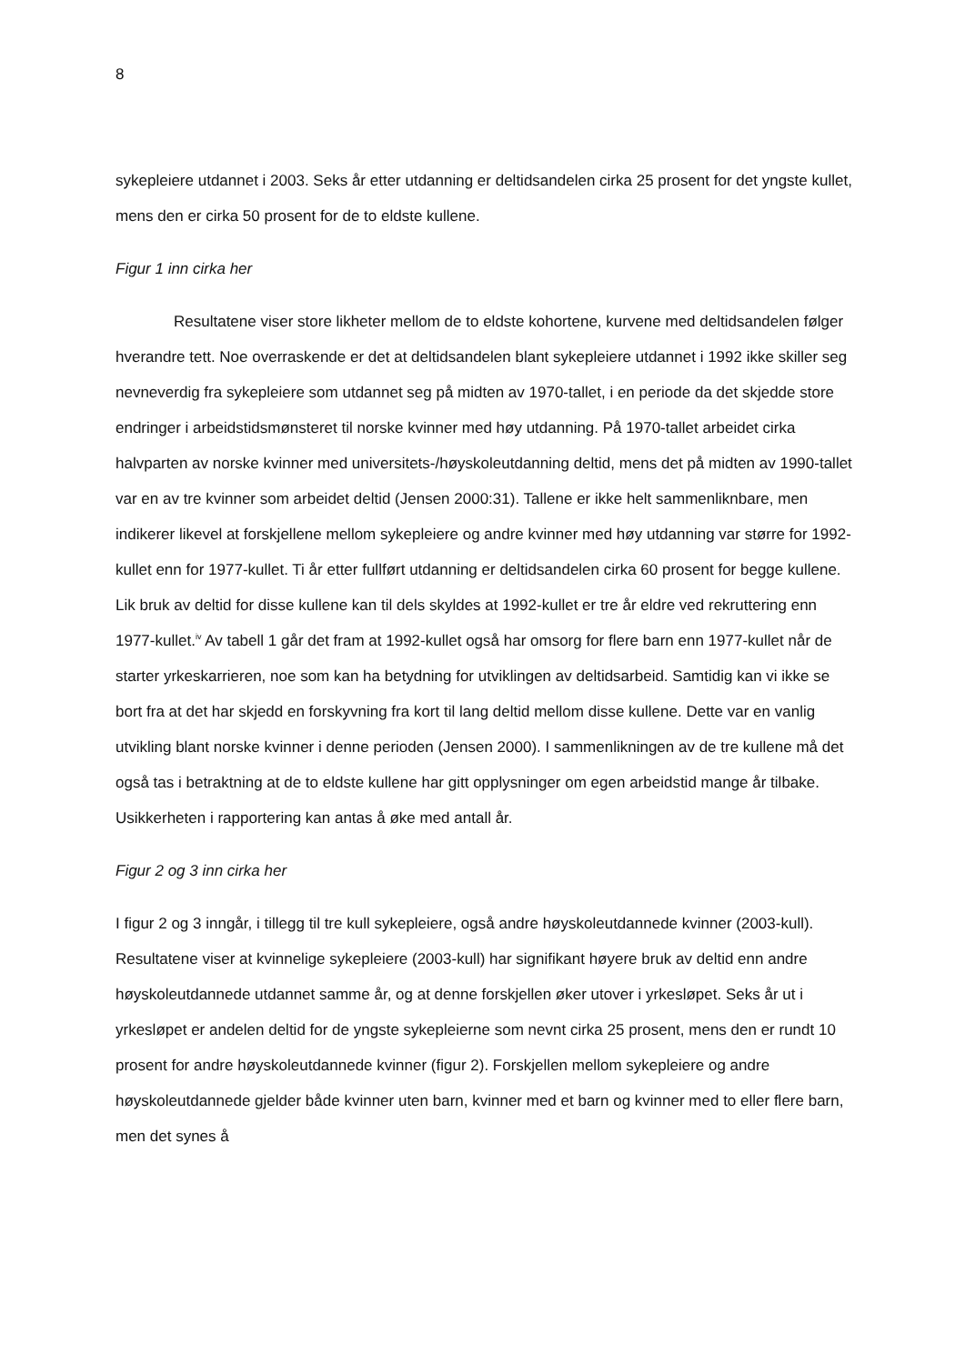8
sykepleiere utdannet i 2003. Seks år etter utdanning er deltidsandelen cirka 25 prosent for det yngste kullet, mens den er cirka 50 prosent for de to eldste kullene.
Figur 1 inn cirka her
Resultatene viser store likheter mellom de to eldste kohortene, kurvene med deltidsandelen følger hverandre tett. Noe overraskende er det at deltidsandelen blant sykepleiere utdannet i 1992 ikke skiller seg nevneverdig fra sykepleiere som utdannet seg på midten av 1970-tallet, i en periode da det skjedde store endringer i arbeidstidsmønsteret til norske kvinner med høy utdanning. På 1970-tallet arbeidet cirka halvparten av norske kvinner med universitets-/høyskoleutdanning deltid, mens det på midten av 1990-tallet var en av tre kvinner som arbeidet deltid (Jensen 2000:31). Tallene er ikke helt sammenliknbare, men indikerer likevel at forskjellene mellom sykepleiere og andre kvinner med høy utdanning var større for 1992-kullet enn for 1977-kullet. Ti år etter fullført utdanning er deltidsandelen cirka 60 prosent for begge kullene. Lik bruk av deltid for disse kullene kan til dels skyldes at 1992-kullet er tre år eldre ved rekruttering enn 1977-kullet.<sup>iv</sup> Av tabell 1 går det fram at 1992-kullet også har omsorg for flere barn enn 1977-kullet når de starter yrkeskarrieren, noe som kan ha betydning for utviklingen av deltidsarbeid. Samtidig kan vi ikke se bort fra at det har skjedd en forskyvning fra kort til lang deltid mellom disse kullene. Dette var en vanlig utvikling blant norske kvinner i denne perioden (Jensen 2000). I sammenlikningen av de tre kullene må det også tas i betraktning at de to eldste kullene har gitt opplysninger om egen arbeidstid mange år tilbake. Usikkerheten i rapportering kan antas å øke med antall år.
Figur 2 og 3 inn cirka her
I figur 2 og 3 inngår, i tillegg til tre kull sykepleiere, også andre høyskoleutdannede kvinner (2003-kull). Resultatene viser at kvinnelige sykepleiere (2003-kull) har signifikant høyere bruk av deltid enn andre høyskoleutdannede utdannet samme år, og at denne forskjellen øker utover i yrkesløpet. Seks år ut i yrkesløpet er andelen deltid for de yngste sykepleierne som nevnt cirka 25 prosent, mens den er rundt 10 prosent for andre høyskoleutdannede kvinner (figur 2). Forskjellen mellom sykepleiere og andre høyskoleutdannede gjelder både kvinner uten barn, kvinner med et barn og kvinner med to eller flere barn, men det synes å